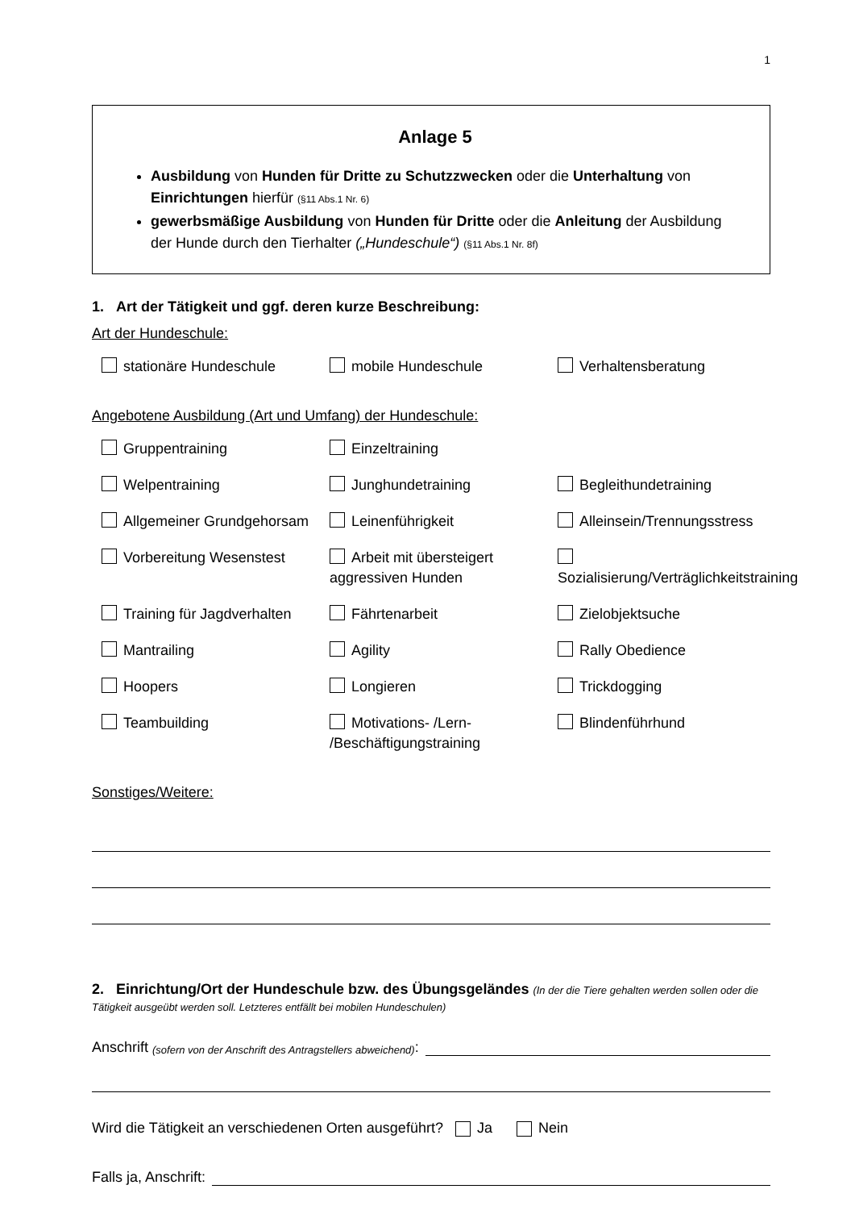1
Anlage 5
Ausbildung von Hunden für Dritte zu Schutzzwecken oder die Unterhaltung von Einrichtungen hierfür (§11 Abs.1 Nr. 6)
gewerbsmäßige Ausbildung von Hunden für Dritte oder die Anleitung der Ausbildung der Hunde durch den Tierhalter („Hundeschule“) (§11 Abs.1 Nr. 8f)
1. Art der Tätigkeit und ggf. deren kurze Beschreibung:
Art der Hundeschule:
stationäre Hundeschule
mobile Hundeschule
Verhaltensberatung
Angebotene Ausbildung (Art und Umfang) der Hundeschule:
Gruppentraining
Einzeltraining
Welpentraining
Junghundetraining
Begleithundetraining
Allgemeiner Grundgehorsam
Leinenführigkeit
Alleinsein/Trennungsstress
Vorbereitung Wesenstest
Arbeit mit übersteigert aggressiven Hunden
Sozialisierung/Verträglichkeitstraining
Training für Jagdverhalten
Fährtenarbeit
Zielobjektsuche
Mantrailing
Agility
Rally Obedience
Hoopers
Longieren
Trickdogging
Teambuilding
Motivations- /Lern- /Beschäftigungstraining
Blindenführhund
Sonstiges/Weitere:
2. Einrichtung/Ort der Hundeschule bzw. des Übungsgeländes (In der die Tiere gehalten werden sollen oder die Tätigkeit ausgeübt werden soll. Letzteres entfällt bei mobilen Hundeschulen)
Anschrift (sofern von der Anschrift des Antragstellers abweichend):
Wird die Tätigkeit an verschiedenen Orten ausgeführt? Ja Nein
Falls ja, Anschrift: